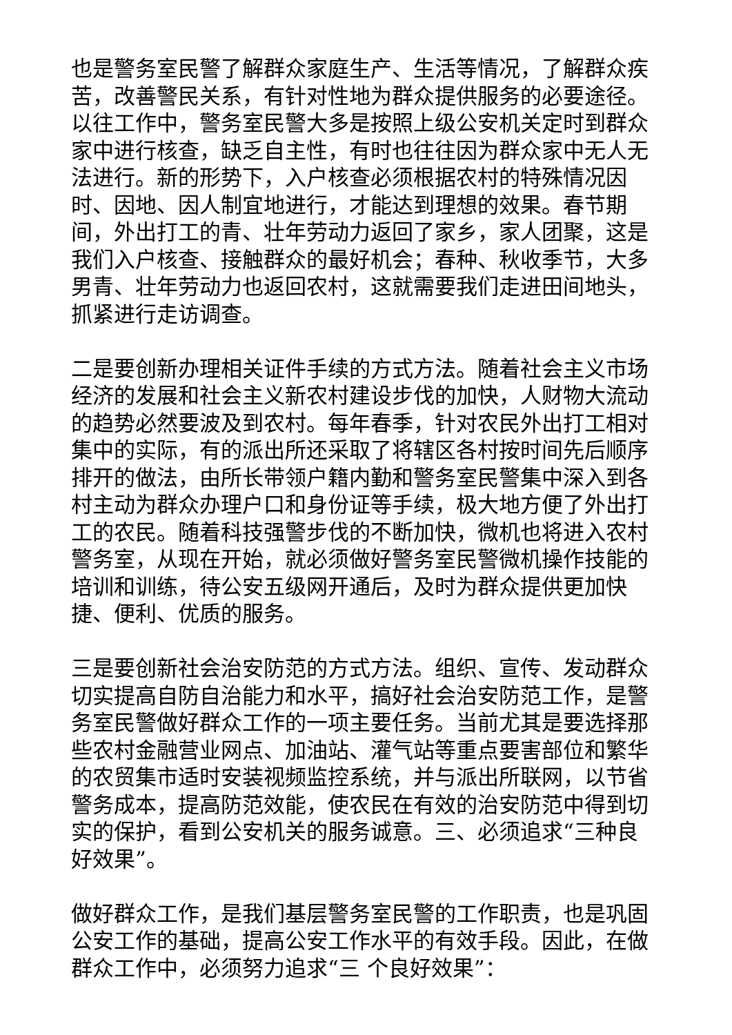也是警务室民警了解群众家庭生产、生活等情况，了解群众疾苦，改善警民关系，有针对性地为群众提供服务的必要途径。以往工作中，警务室民警大多是按照上级公安机关定时到群众家中进行核查，缺乏自主性，有时也往往因为群众家中无人无法进行。新的形势下，入户核查必须根据农村的特殊情况因时、因地、因人制宜地进行，才能达到理想的效果。春节期间，外出打工的青、壮年劳动力返回了家乡，家人团聚，这是我们入户核查、接触群众的最好机会；春种、秋收季节，大多男青、壮年劳动力也返回农村，这就需要我们走进田间地头，抓紧进行走访调查。
二是要创新办理相关证件手续的方式方法。随着社会主义市场经济的发展和社会主义新农村建设步伐的加快，人财物大流动的趋势必然要波及到农村。每年春季，针对农民外出打工相对集中的实际，有的派出所还采取了将辖区各村按时间先后顺序排开的做法，由所长带领户籍内勤和警务室民警集中深入到各村主动为群众办理户口和身份证等手续，极大地方便了外出打工的农民。随着科技强警步伐的不断加快，微机也将进入农村警务室，从现在开始，就必须做好警务室民警微机操作技能的培训和训练，待公安五级网开通后，及时为群众提供更加快捷、便利、优质的服务。
三是要创新社会治安防范的方式方法。组织、宣传、发动群众切实提高自防自治能力和水平，搞好社会治安防范工作，是警务室民警做好群众工作的一项主要任务。当前尤其是要选择那些农村金融营业网点、加油站、灌气站等重点要害部位和繁华的农贸集市适时安装视频监控系统，并与派出所联网，以节省警务成本，提高防范效能，使农民在有效的治安防范中得到切实的保护，看到公安机关的服务诚意。三、必须追求“三种良好效果”。
做好群众工作，是我们基层警务室民警的工作职责，也是巩固公安工作的基础，提高公安工作水平的有效手段。因此，在做群众工作中，必须努力追求“三 个良好效果”：